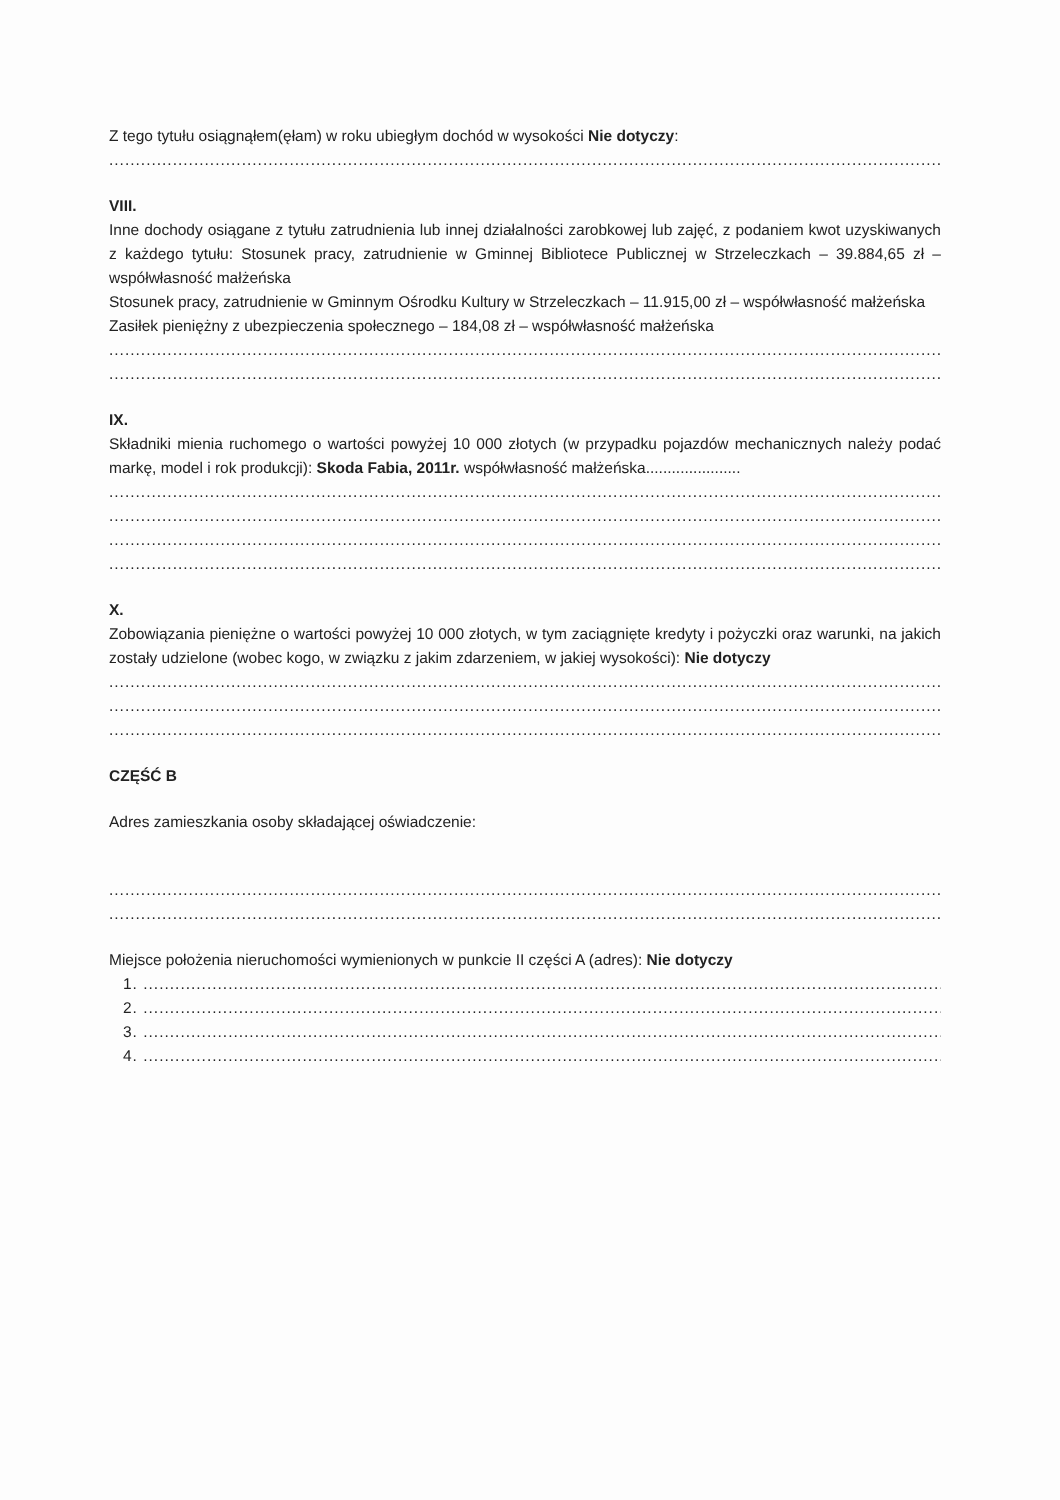Z tego tytułu osiągnąłem(ęłam) w roku ubiegłym dochód w wysokości Nie dotyczy:
..............................................................................................................................................................................................
VIII.
Inne dochody osiągane z tytułu zatrudnienia lub innej działalności zarobkowej lub zajęć, z podaniem kwot uzyskiwanych z każdego tytułu: Stosunek pracy, zatrudnienie w Gminnej Bibliotece Publicznej w Strzeleczkach – 39.884,65 zł – współwłasność małżeńska
Stosunek pracy, zatrudnienie w Gminnym Ośrodku Kultury w Strzeleczkach – 11.915,00 zł – współwłasność małżeńska
Zasiłek pieniężny z ubezpieczenia społecznego – 184,08 zł – współwłasność małżeńska
..............................................................................................................................................................................................
..............................................................................................................................................................................................
IX.
Składniki mienia ruchomego o wartości powyżej 10 000 złotych (w przypadku pojazdów mechanicznych należy podać markę, model i rok produkcji): Skoda Fabia, 2011r. współwłasność małżeńska......................
..............................................................................................................................................................................................
..............................................................................................................................................................................................
..............................................................................................................................................................................................
..............................................................................................................................................................................................
X.
Zobowiązania pieniężne o wartości powyżej 10 000 złotych, w tym zaciągnięte kredyty i pożyczki oraz warunki, na jakich zostały udzielone (wobec kogo, w związku z jakim zdarzeniem, w jakiej wysokości): Nie dotyczy
..............................................................................................................................................................................................
..............................................................................................................................................................................................
..............................................................................................................................................................................................
CZĘŚĆ B
Adres zamieszkania osoby składającej oświadczenie:
..............................................................................................................................................................................................
..............................................................................................................................................................................................
Miejsce położenia nieruchomości wymienionych w punkcie II części A (adres): Nie dotyczy
1. ..........................................................................................................................................................................................
2. ..........................................................................................................................................................................................
3. ..........................................................................................................................................................................................
4. ..........................................................................................................................................................................................